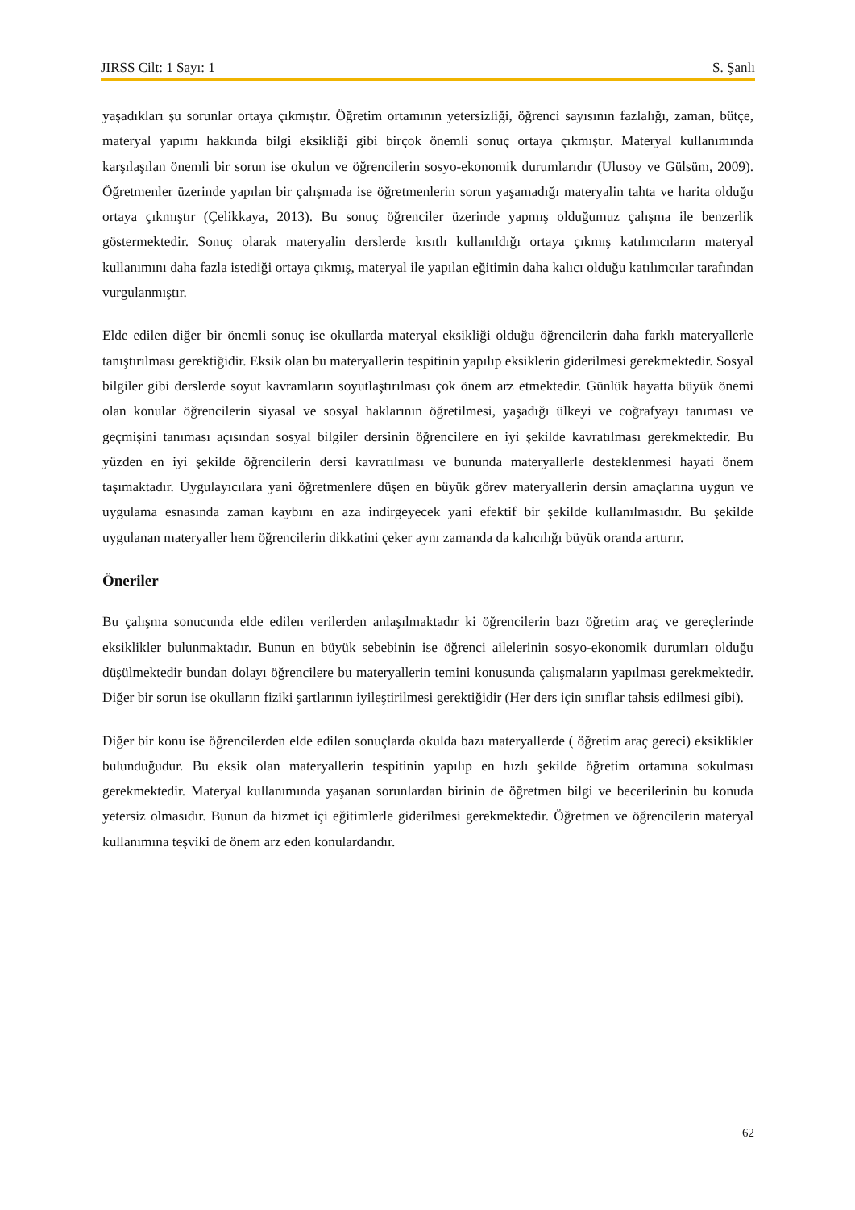JIRSS Cilt: 1 Sayı: 1 S. Şanlı
yaşadıkları şu sorunlar ortaya çıkmıştır. Öğretim ortamının yetersizliği, öğrenci sayısının fazlalığı, zaman, bütçe, materyal yapımı hakkında bilgi eksikliği gibi birçok önemli sonuç ortaya çıkmıştır. Materyal kullanımında karşılaşılan önemli bir sorun ise okulun ve öğrencilerin sosyo-ekonomik durumlarıdır (Ulusoy ve Gülsüm, 2009). Öğretmenler üzerinde yapılan bir çalışmada ise öğretmenlerin sorun yaşamadığı materyalin tahta ve harita olduğu ortaya çıkmıştır (Çelikkaya, 2013). Bu sonuç öğrenciler üzerinde yapmış olduğumuz çalışma ile benzerlik göstermektedir. Sonuç olarak materyalin derslerde kısıtlı kullanıldığı ortaya çıkmış katılımcıların materyal kullanımını daha fazla istediği ortaya çıkmış, materyal ile yapılan eğitimin daha kalıcı olduğu katılımcılar tarafından vurgulanmıştır.
Elde edilen diğer bir önemli sonuç ise okullarda materyal eksikliği olduğu öğrencilerin daha farklı materyallerle tanıştırılması gerektiğidir. Eksik olan bu materyallerin tespitinin yapılıp eksiklerin giderilmesi gerekmektedir. Sosyal bilgiler gibi derslerde soyut kavramların soyutlaştırılması çok önem arz etmektedir. Günlük hayatta büyük önemi olan konular öğrencilerin siyasal ve sosyal haklarının öğretilmesi, yaşadığı ülkeyi ve coğrafyayı tanıması ve geçmişini tanıması açısından sosyal bilgiler dersinin öğrencilere en iyi şekilde kavratılması gerekmektedir. Bu yüzden en iyi şekilde öğrencilerin dersi kavratılması ve bununda materyallerle desteklenmesi hayati önem taşımaktadır. Uygulayıcılara yani öğretmenlere düşen en büyük görev materyallerin dersin amaçlarına uygun ve uygulama esnasında zaman kaybını en aza indirgeyecek yani efektif bir şekilde kullanılmasıdır. Bu şekilde uygulanan materyaller hem öğrencilerin dikkatini çeker aynı zamanda da kalıcılığı büyük oranda arttırır.
Öneriler
Bu çalışma sonucunda elde edilen verilerden anlaşılmaktadır ki öğrencilerin bazı öğretim araç ve gereçlerinde eksiklikler bulunmaktadır. Bunun en büyük sebebinin ise öğrenci ailelerinin sosyo-ekonomik durumları olduğu düşülmektedir bundan dolayı öğrencilere bu materyallerin temini konusunda çalışmaların yapılması gerekmektedir. Diğer bir sorun ise okulların fiziki şartlarının iyileştirilmesi gerektiğidir (Her ders için sınıflar tahsis edilmesi gibi).
Diğer bir konu ise öğrencilerden elde edilen sonuçlarda okulda bazı materyallerde ( öğretim araç gereci) eksiklikler bulunduğudur. Bu eksik olan materyallerin tespitinin yapılıp en hızlı şekilde öğretim ortamına sokulması gerekmektedir. Materyal kullanımında yaşanan sorunlardan birinin de öğretmen bilgi ve becerilerinin bu konuda yetersiz olmasıdır. Bunun da hizmet içi eğitimlerle giderilmesi gerekmektedir. Öğretmen ve öğrencilerin materyal kullanımına teşviki de önem arz eden konulardandır.
62